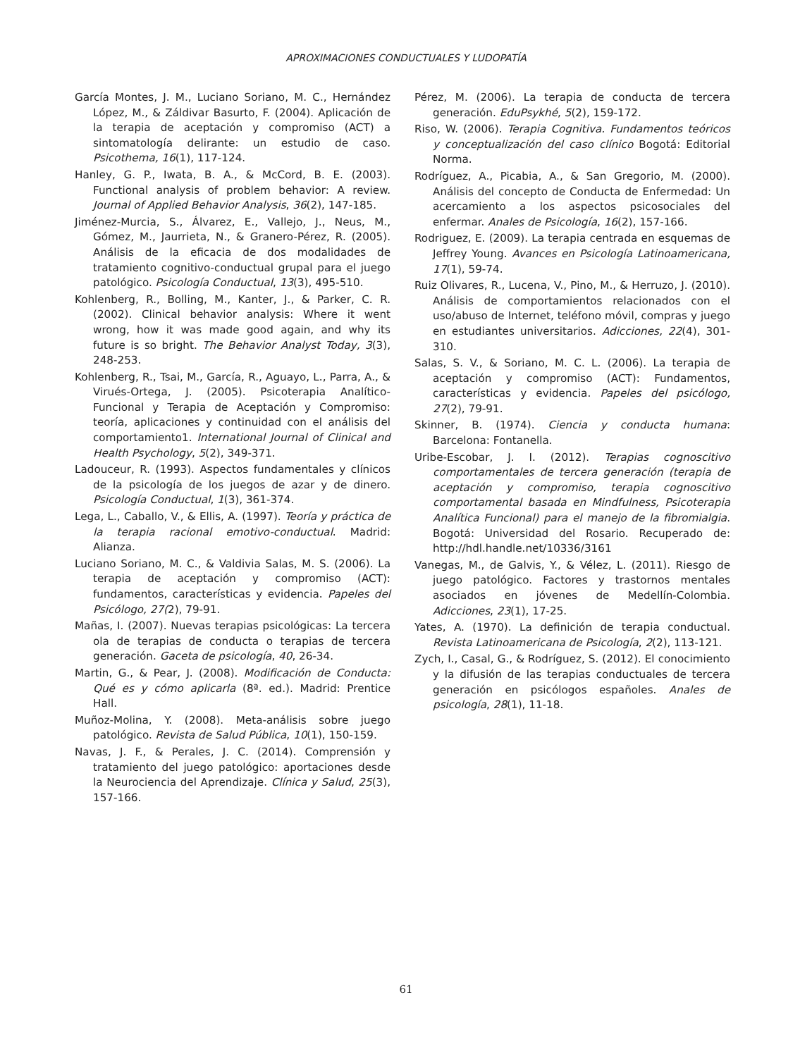APROXIMACIONES CONDUCTUALES Y LUDOPATÍA
García Montes, J. M., Luciano Soriano, M. C., Hernández López, M., & Záldivar Basurto, F. (2004). Aplicación de la terapia de aceptación y compromiso (ACT) a sintomatología delirante: un estudio de caso. Psicothema, 16(1), 117-124.
Hanley, G. P., Iwata, B. A., & McCord, B. E. (2003). Functional analysis of problem behavior: A review. Journal of Applied Behavior Analysis, 36(2), 147-185.
Jiménez-Murcia, S., Álvarez, E., Vallejo, J., Neus, M., Gómez, M., Jaurrieta, N., & Granero-Pérez, R. (2005). Análisis de la eficacia de dos modalidades de tratamiento cognitivo-conductual grupal para el juego patológico. Psicología Conductual, 13(3), 495-510.
Kohlenberg, R., Bolling, M., Kanter, J., & Parker, C. R. (2002). Clinical behavior analysis: Where it went wrong, how it was made good again, and why its future is so bright. The Behavior Analyst Today, 3(3), 248-253.
Kohlenberg, R., Tsai, M., García, R., Aguayo, L., Parra, A., & Virués-Ortega, J. (2005). Psicoterapia Analítico-Funcional y Terapia de Aceptación y Compromiso: teoría, aplicaciones y continuidad con el análisis del comportamiento1. International Journal of Clinical and Health Psychology, 5(2), 349-371.
Ladouceur, R. (1993). Aspectos fundamentales y clínicos de la psicología de los juegos de azar y de dinero. Psicología Conductual, 1(3), 361-374.
Lega, L., Caballo, V., & Ellis, A. (1997). Teoría y práctica de la terapia racional emotivo-conductual. Madrid: Alianza.
Luciano Soriano, M. C., & Valdivia Salas, M. S. (2006). La terapia de aceptación y compromiso (ACT): fundamentos, características y evidencia. Papeles del Psicólogo, 27(2), 79-91.
Mañas, I. (2007). Nuevas terapias psicológicas: La tercera ola de terapias de conducta o terapias de tercera generación. Gaceta de psicología, 40, 26-34.
Martin, G., & Pear, J. (2008). Modificación de Conducta: Qué es y cómo aplicarla (8ª. ed.). Madrid: Prentice Hall.
Muñoz-Molina, Y. (2008). Meta-análisis sobre juego patológico. Revista de Salud Pública, 10(1), 150-159.
Navas, J. F., & Perales, J. C. (2014). Comprensión y tratamiento del juego patológico: aportaciones desde la Neurociencia del Aprendizaje. Clínica y Salud, 25(3), 157-166.
Pérez, M. (2006). La terapia de conducta de tercera generación. EduPsykhé, 5(2), 159-172.
Riso, W. (2006). Terapia Cognitiva. Fundamentos teóricos y conceptualización del caso clínico Bogotá: Editorial Norma.
Rodríguez, A., Picabia, A., & San Gregorio, M. (2000). Análisis del concepto de Conducta de Enfermedad: Un acercamiento a los aspectos psicosociales del enfermar. Anales de Psicología, 16(2), 157-166.
Rodriguez, E. (2009). La terapia centrada en esquemas de Jeffrey Young. Avances en Psicología Latinoamericana, 17(1), 59-74.
Ruiz Olivares, R., Lucena, V., Pino, M., & Herruzo, J. (2010). Análisis de comportamientos relacionados con el uso/abuso de Internet, teléfono móvil, compras y juego en estudiantes universitarios. Adicciones, 22(4), 301-310.
Salas, S. V., & Soriano, M. C. L. (2006). La terapia de aceptación y compromiso (ACT): Fundamentos, características y evidencia. Papeles del psicólogo, 27(2), 79-91.
Skinner, B. (1974). Ciencia y conducta humana: Barcelona: Fontanella.
Uribe-Escobar, J. I. (2012). Terapias cognoscitivo comportamentales de tercera generación (terapia de aceptación y compromiso, terapia cognoscitivo comportamental basada en Mindfulness, Psicoterapia Analítica Funcional) para el manejo de la fibromialgia. Bogotá: Universidad del Rosario. Recuperado de: http://hdl.handle.net/10336/3161
Vanegas, M., de Galvis, Y., & Vélez, L. (2011). Riesgo de juego patológico. Factores y trastornos mentales asociados en jóvenes de Medellín-Colombia. Adicciones, 23(1), 17-25.
Yates, A. (1970). La definición de terapia conductual. Revista Latinoamericana de Psicología, 2(2), 113-121.
Zych, I., Casal, G., & Rodríguez, S. (2012). El conocimiento y la difusión de las terapias conductuales de tercera generación en psicólogos españoles. Anales de psicología, 28(1), 11-18.
61